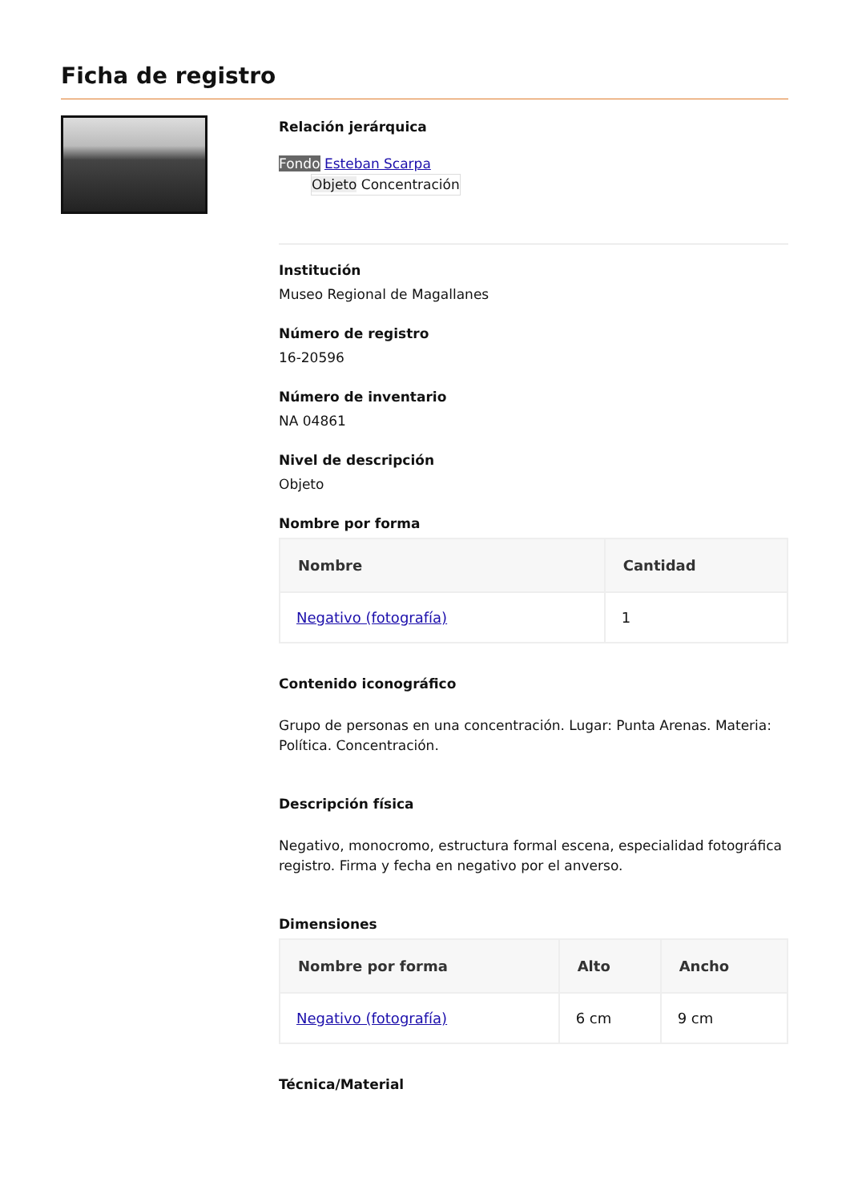Ficha de registro
Relación jerárquica
Fondo Esteban Scarpa
Objeto Concentración
Institución
Museo Regional de Magallanes
Número de registro
16-20596
Número de inventario
NA 04861
Nivel de descripción
Objeto
Nombre por forma
| Nombre | Cantidad |
| --- | --- |
| Negativo (fotografía) | 1 |
Contenido iconográfico
Grupo de personas en una concentración. Lugar: Punta Arenas. Materia: Política. Concentración.
Descripción física
Negativo, monocromo, estructura formal escena, especialidad fotográfica registro. Firma y fecha en negativo por el anverso.
Dimensiones
| Nombre por forma | Alto | Ancho |
| --- | --- | --- |
| Negativo (fotografía) | 6 cm | 9 cm |
Técnica/Material